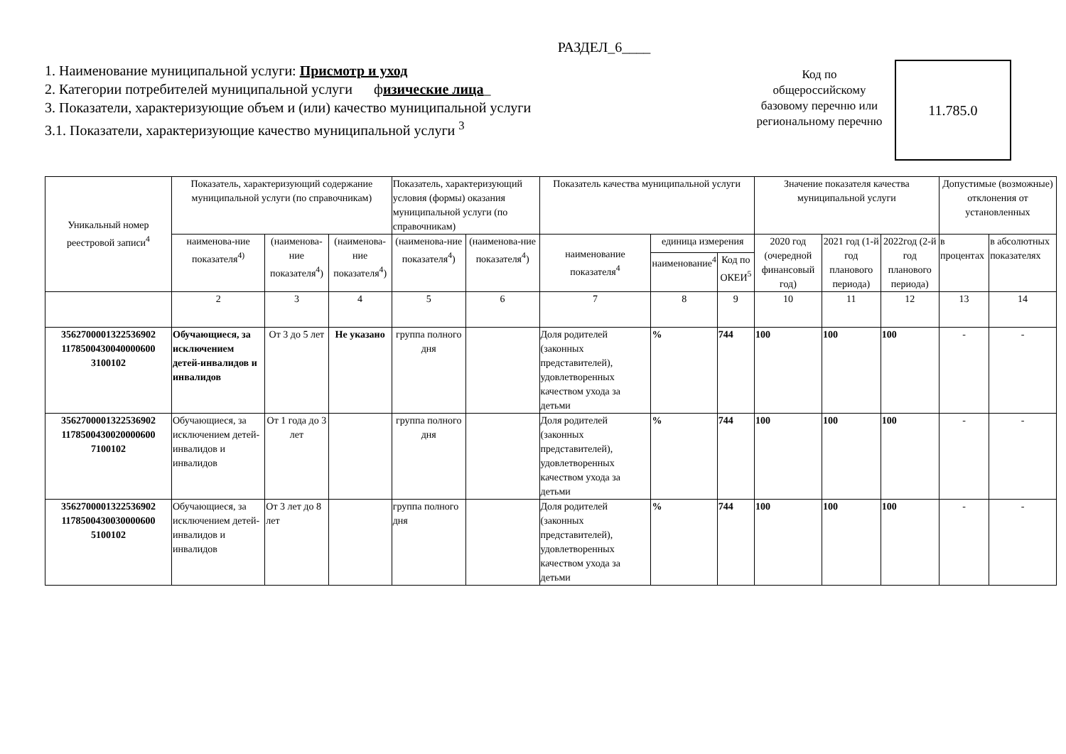РАЗДЕЛ_6____
1. Наименование муниципальной услуги: Присмотр и уход
2. Категории потребителей муниципальной услуги физические лица_
3. Показатели, характеризующие объем и (или) качество муниципальной услуги
3.1. Показатели, характеризующие качество муниципальной услуги <sup>3</sup>
Код по общероссийскому базовому перечню или региональному перечню
11.785.0
| Уникальный номер реестровой записи<sup>4</sup> | Показатель, характеризующий содержание муниципальной услуги (по справочникам) | | | Показатель, характеризующий условия (формы) оказания муниципальной услуги (по справочникам) | | Показатель качества муниципальной услуги | | | Значение показателя качества муниципальной услуги | | | Допустимые (возможные) отклонения от установленных | |
| --- | --- | --- | --- | --- | --- | --- | --- | --- | --- | --- | --- | --- | --- |
| | наименова-ние показателя<sup>4)</sup> | (наименова-ние показателя<sup>4</sup>) | (наименова-ние показателя<sup>4</sup>) | (наименова-ние показателя<sup>4</sup>) | (наименова-ние показателя<sup>4</sup>) | наименование показателя<sup>4</sup> | единица измерения | | 2020 год (очередной финансовый год) | 2021 год (1-й год планового периода) | 2022год (2-й год планового периода) | в процентах | в абсолютных показателях |
| | | | | | | | наименование<sup>4</sup> | Код по ОКЕИ<sup>5</sup> | | | | | |
| | 2 | 3 | 4 | 5 | 6 | 7 | 8 | 9 | 10 | 11 | 12 | 13 | 14 |
| 3562700001322536902 1178500430040000600 3100102 | Обучающиеся, за исключением детей-инвалидов и инвалидов | От 3 до 5 лет | Не указано | группа полного дня | | Доля родителей (законных представителей), удовлетворенных качеством ухода за детьми | % | 744 | 100 | 100 | 100 | - | - |
| 3562700001322536902 1178500430020000600 7100102 | Обучающиеся, за исключением детей-инвалидов и инвалидов | От 1 года до 3 лет | | группа полного дня | | Доля родителей (законных представителей), удовлетворенных качеством ухода за детьми | % | 744 | 100 | 100 | 100 | - | - |
| 3562700001322536902 1178500430030000600 5100102 | Обучающиеся, за исключением детей-инвалидов и инвалидов | От 3 лет до 8 лет | | группа полного дня | | Доля родителей (законных представителей), удовлетворенных качеством ухода за детьми | % | 744 | 100 | 100 | 100 | - | - |